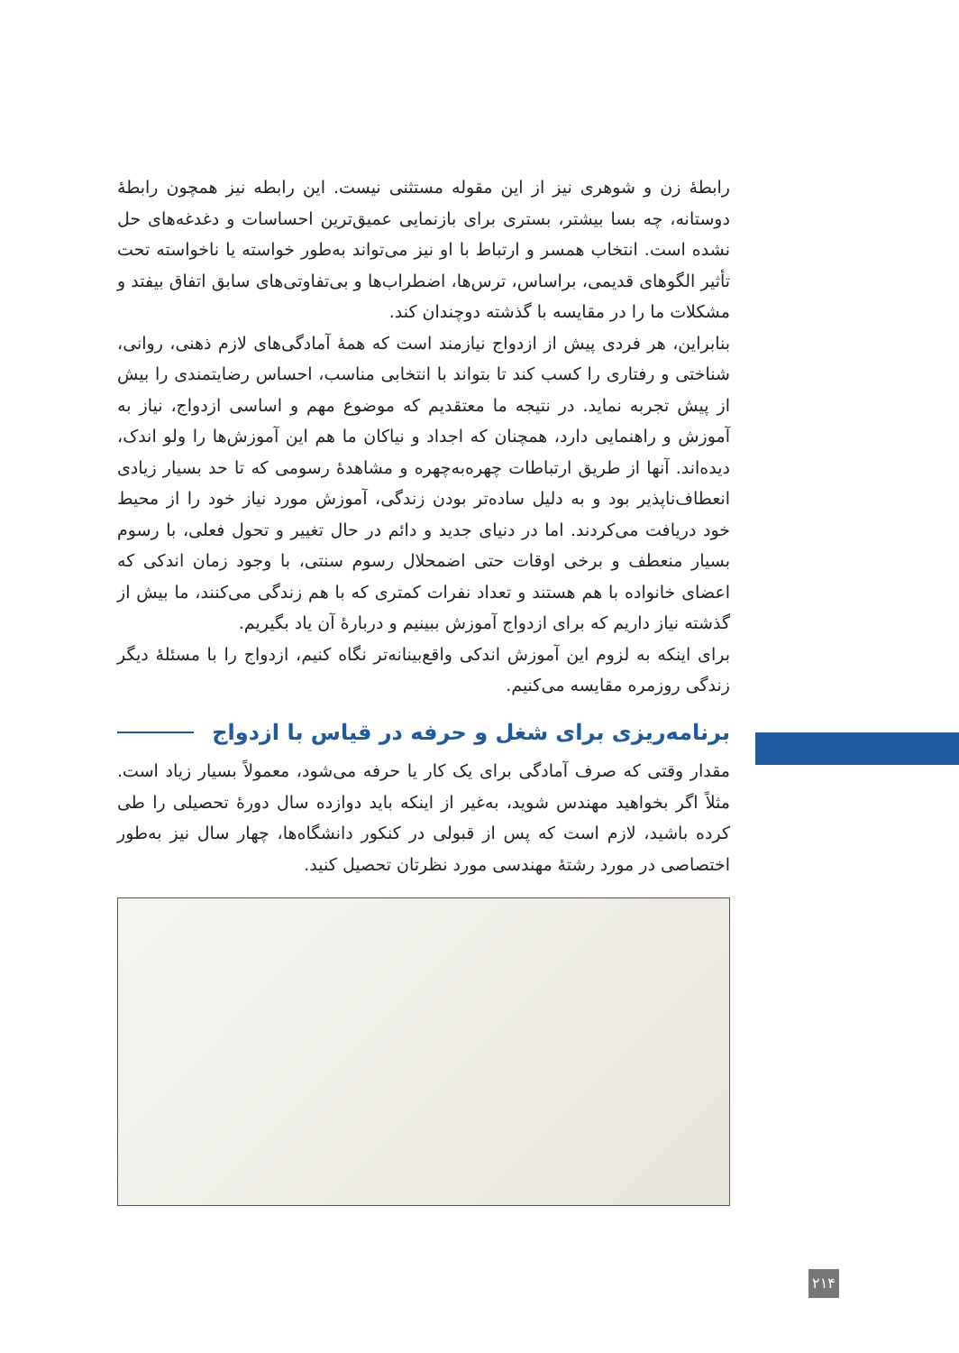رابطهٔ زن و شوهری نیز از این مقوله مستثنی نیست. این رابطه نیز همچون رابطهٔ دوستانه، چه بسا بیشتر، بستری برای بازنمایی عمیق‌ترین احساسات و دغدغه‌های حل نشده است. انتخاب همسر و ارتباط با او نیز می‌تواند به‌طور خواسته یا ناخواسته تحت تأثیر الگوهای قدیمی، براساس، ترس‌ها، اضطراب‌ها و بی‌تفاوتی‌های سابق اتفاق بیفتد و مشکلات ما را در مقایسه با گذشته دوچندان کند.
بنابراین، هر فردی پیش از ازدواج نیازمند است که همهٔ آمادگی‌های لازم ذهنی، روانی، شناختی و رفتاری را کسب کند تا بتواند با انتخابی مناسب، احساس رضایتمندی را بیش از پیش تجربه نماید. در نتیجه ما معتقدیم که موضوع مهم و اساسی ازدواج، نیاز به آموزش و راهنمایی دارد، همچنان که اجداد و نیاکان ما هم این آموزش‌ها را ولو اندک، دیده‌اند. آنها از طریق ارتباطات چهره‌به‌چهره و مشاهدهٔ رسومی که تا حد بسیار زیادی انعطاف‌ناپذیر بود و به دلیل ساده‌تر بودن زندگی، آموزش مورد نیاز خود را از محیط خود دریافت می‌کردند. اما در دنیای جدید و دائم در حال تغییر و تحول فعلی، با رسوم بسیار منعطف و برخی اوقات حتی اضمحلال رسوم سنتی، با وجود زمان اندکی که اعضای خانواده با هم هستند و تعداد نفرات کمتری که با هم زندگی می‌کنند، ما بیش از گذشته نیاز داریم که برای ازدواج آموزش ببینیم و دربارهٔ آن یاد بگیریم.
برای اینکه به لزوم این آموزش اندکی واقع‌بینانه‌تر نگاه کنیم، ازدواج را با مسئلهٔ دیگر زندگی روزمره مقایسه می‌کنیم.
برنامه‌ریزی برای شغل و حرفه در قیاس با ازدواج
مقدار وقتی که صرف آمادگی برای یک کار یا حرفه می‌شود، معمولاً بسیار زیاد است. مثلاً اگر بخواهید مهندس شوید، به‌غیر از اینکه باید دوازده سال دورهٔ تحصیلی را طی کرده باشید، لازم است که پس از قبولی در کنکور دانشگاه‌ها، چهار سال نیز به‌طور اختصاصی در مورد رشتهٔ مهندسی مورد نظرتان تحصیل کنید.
۲۱۴